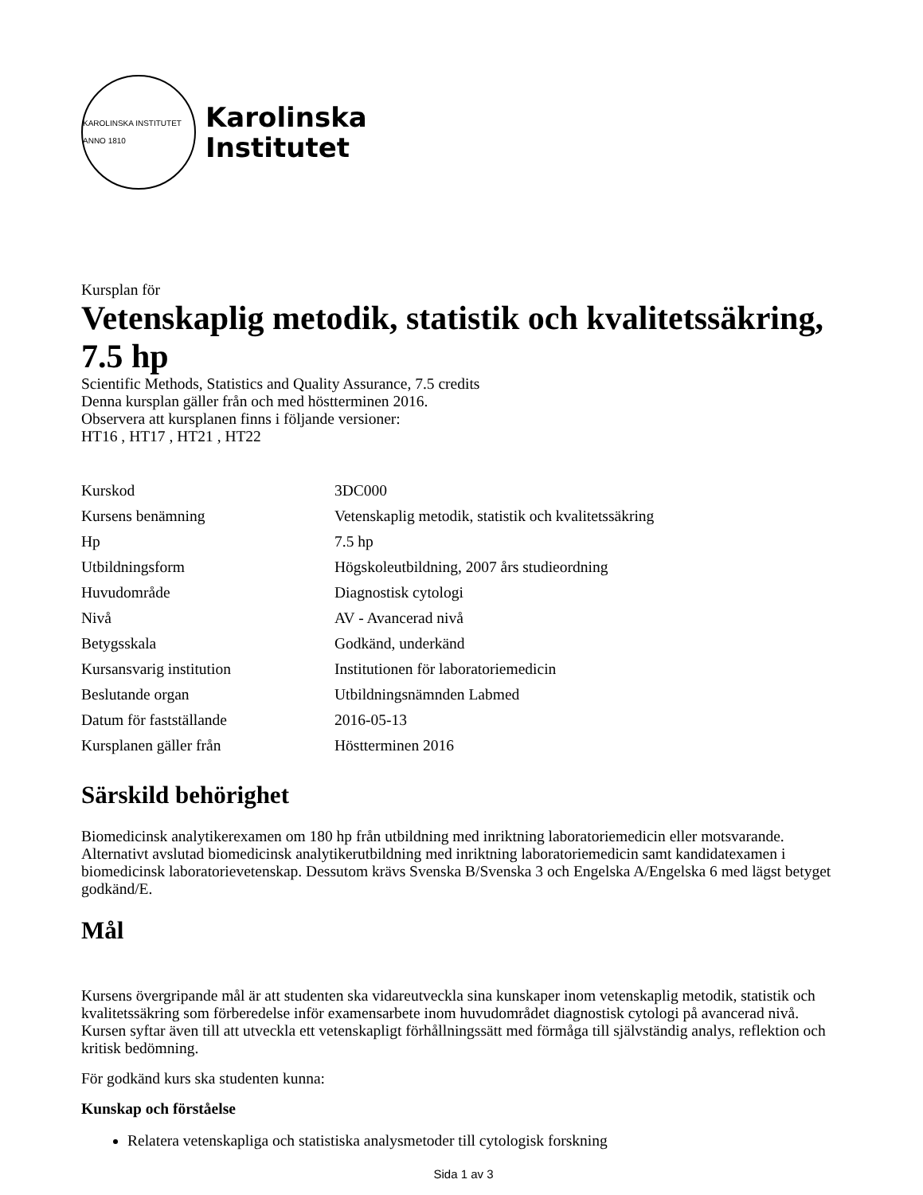KAROLINSKA INSTITUTET ANNO 1810
Karolinska
Institutet
Kursplan för
Vetenskaplig metodik, statistik och kvalitetssäkring, 7.5 hp
Scientific Methods, Statistics and Quality Assurance, 7.5 credits
Denna kursplan gäller från och med höstterminen 2016.
Observera att kursplanen finns i följande versioner:
HT16 , HT17 , HT21 , HT22
| Kurskod | 3DC000 |
| Kursens benämning | Vetenskaplig metodik, statistik och kvalitetssäkring |
| Hp | 7.5 hp |
| Utbildningsform | Högskoleutbildning, 2007 års studieordning |
| Huvudområde | Diagnostisk cytologi |
| Nivå | AV - Avancerad nivå |
| Betygsskala | Godkänd, underkänd |
| Kursansvarig institution | Institutionen för laboratoriemedicin |
| Beslutande organ | Utbildningsnämnden Labmed |
| Datum för fastställande | 2016-05-13 |
| Kursplanen gäller från | Höstterminen 2016 |
Särskild behörighet
Biomedicinsk analytikerexamen om 180 hp från utbildning med inriktning laboratoriemedicin eller motsvarande. Alternativt avslutad biomedicinsk analytikerutbildning med inriktning laboratoriemedicin samt kandidatexamen i biomedicinsk laboratorievetenskap. Dessutom krävs Svenska B/Svenska 3 och Engelska A/Engelska 6 med lägst betyget godkänd/E.
Mål
Kursens övergripande mål är att studenten ska vidareutveckla sina kunskaper inom vetenskaplig metodik, statistik och kvalitetssäkring som förberedelse inför examensarbete inom huvudområdet diagnostisk cytologi på avancerad nivå. Kursen syftar även till att utveckla ett vetenskapligt förhållningssätt med förmåga till självständig analys, reflektion och kritisk bedömning.
För godkänd kurs ska studenten kunna:
Kunskap och förståelse
Relatera vetenskapliga och statistiska analysmetoder till cytologisk forskning
Sida 1 av 3